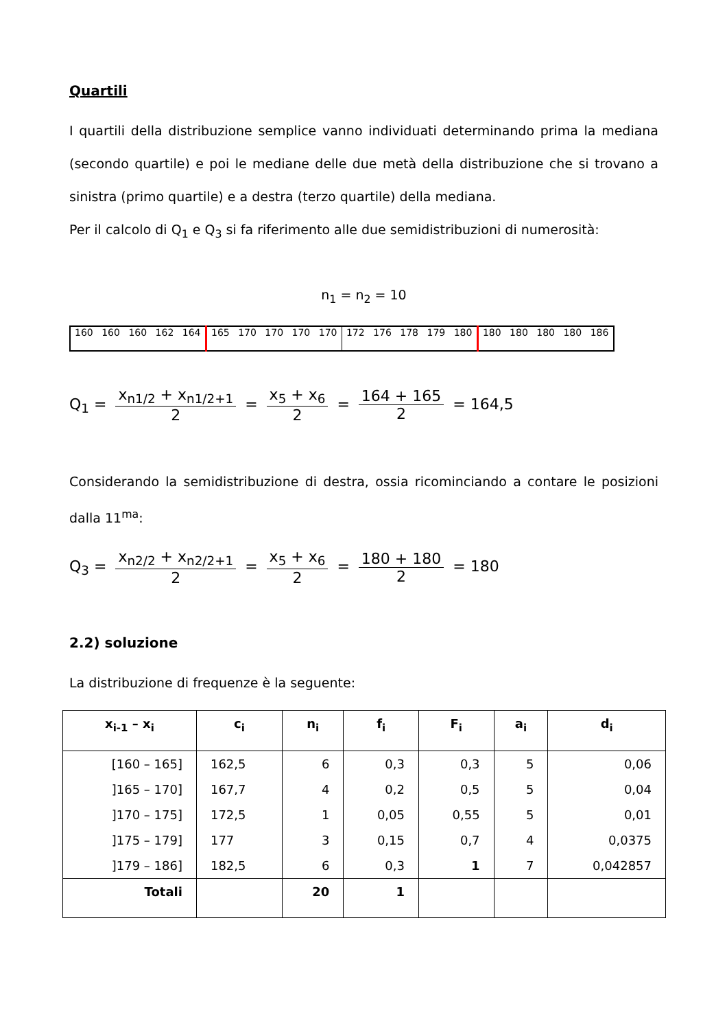Quartili
I quartili della distribuzione semplice vanno individuati determinando prima la mediana (secondo quartile) e poi le mediane delle due metà della distribuzione che si trovano a sinistra (primo quartile) e a destra (terzo quartile) della mediana.
Per il calcolo di Q<sub>1</sub> e Q<sub>3</sub> si fa riferimento alle due semidistribuzioni di numerosità:
n<sub>1</sub> = n<sub>2</sub> = 10
| 160 | 160 | 160 | 162 | 164 | 165 | 170 | 170 | 170 | 170 | 172 | 176 | 178 | 179 | 180 | 180 | 180 | 180 | 180 | 186 |
Q<sub>1</sub> = x<sub>n1/2</sub> + x<sub>n1/2+1</sub> 2 = x<sub>5</sub> + x<sub>6</sub> 2 = 164 + 165 2 = 164,5
Considerando la semidistribuzione di destra, ossia ricominciando a contare le posizioni dalla 11<sup>ma</sup>:
Q<sub>3</sub> = x<sub>n2/2</sub> + x<sub>n2/2+1</sub> 2 = x<sub>5</sub> + x<sub>6</sub> 2 = 180 + 180 2 = 180
2.2) soluzione
La distribuzione di frequenze è la seguente:
| x<sub>i-1</sub> – x<sub>i</sub> | c<sub>i</sub> | n<sub>i</sub> | f<sub>i</sub> | F<sub>i</sub> | a<sub>i</sub> | d<sub>i</sub> |
| --- | --- | --- | --- | --- | --- | --- |
| [160 – 165] | 162,5 | 6 | 0,3 | 0,3 | 5 | 0,06 |
| ]165 – 170] | 167,7 | 4 | 0,2 | 0,5 | 5 | 0,04 |
| ]170 – 175] | 172,5 | 1 | 0,05 | 0,55 | 5 | 0,01 |
| ]175 – 179] | 177 | 3 | 0,15 | 0,7 | 4 | 0,0375 |
| ]179 – 186] | 182,5 | 6 | 0,3 | 1 | 7 | 0,042857 |
| Totali | | 20 | 1 | | | |